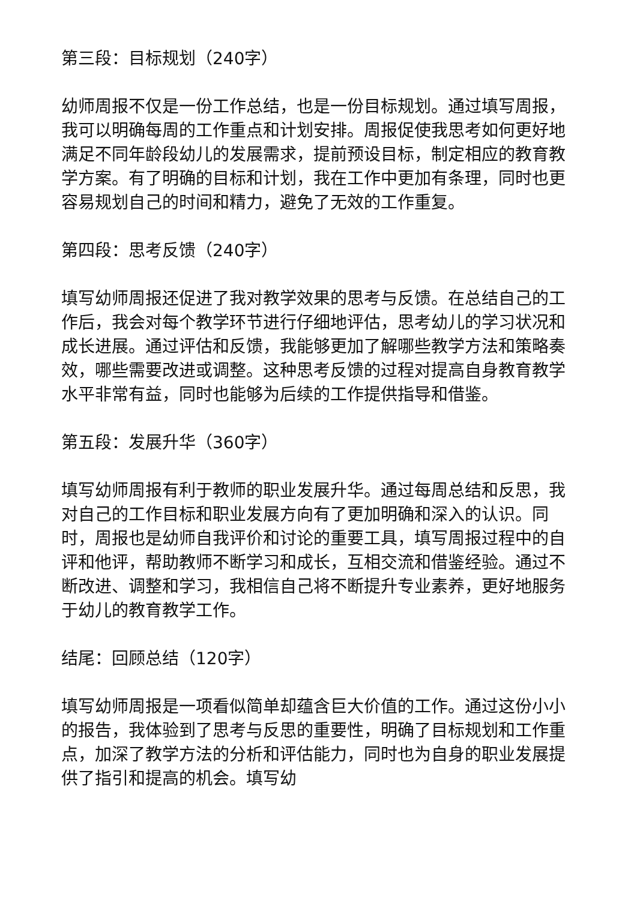第三段：目标规划（240字）
幼师周报不仅是一份工作总结，也是一份目标规划。通过填写周报，我可以明确每周的工作重点和计划安排。周报促使我思考如何更好地满足不同年龄段幼儿的发展需求，提前预设目标，制定相应的教育教学方案。有了明确的目标和计划，我在工作中更加有条理，同时也更容易规划自己的时间和精力，避免了无效的工作重复。
第四段：思考反馈（240字）
填写幼师周报还促进了我对教学效果的思考与反馈。在总结自己的工作后，我会对每个教学环节进行仔细地评估，思考幼儿的学习状况和成长进展。通过评估和反馈，我能够更加了解哪些教学方法和策略奏效，哪些需要改进或调整。这种思考反馈的过程对提高自身教育教学水平非常有益，同时也能够为后续的工作提供指导和借鉴。
第五段：发展升华（360字）
填写幼师周报有利于教师的职业发展升华。通过每周总结和反思，我对自己的工作目标和职业发展方向有了更加明确和深入的认识。同时，周报也是幼师自我评价和讨论的重要工具，填写周报过程中的自评和他评，帮助教师不断学习和成长，互相交流和借鉴经验。通过不断改进、调整和学习，我相信自己将不断提升专业素养，更好地服务于幼儿的教育教学工作。
结尾：回顾总结（120字）
填写幼师周报是一项看似简单却蕴含巨大价值的工作。通过这份小小的报告，我体验到了思考与反思的重要性，明确了目标规划和工作重点，加深了教学方法的分析和评估能力，同时也为自身的职业发展提供了指引和提高的机会。填写幼